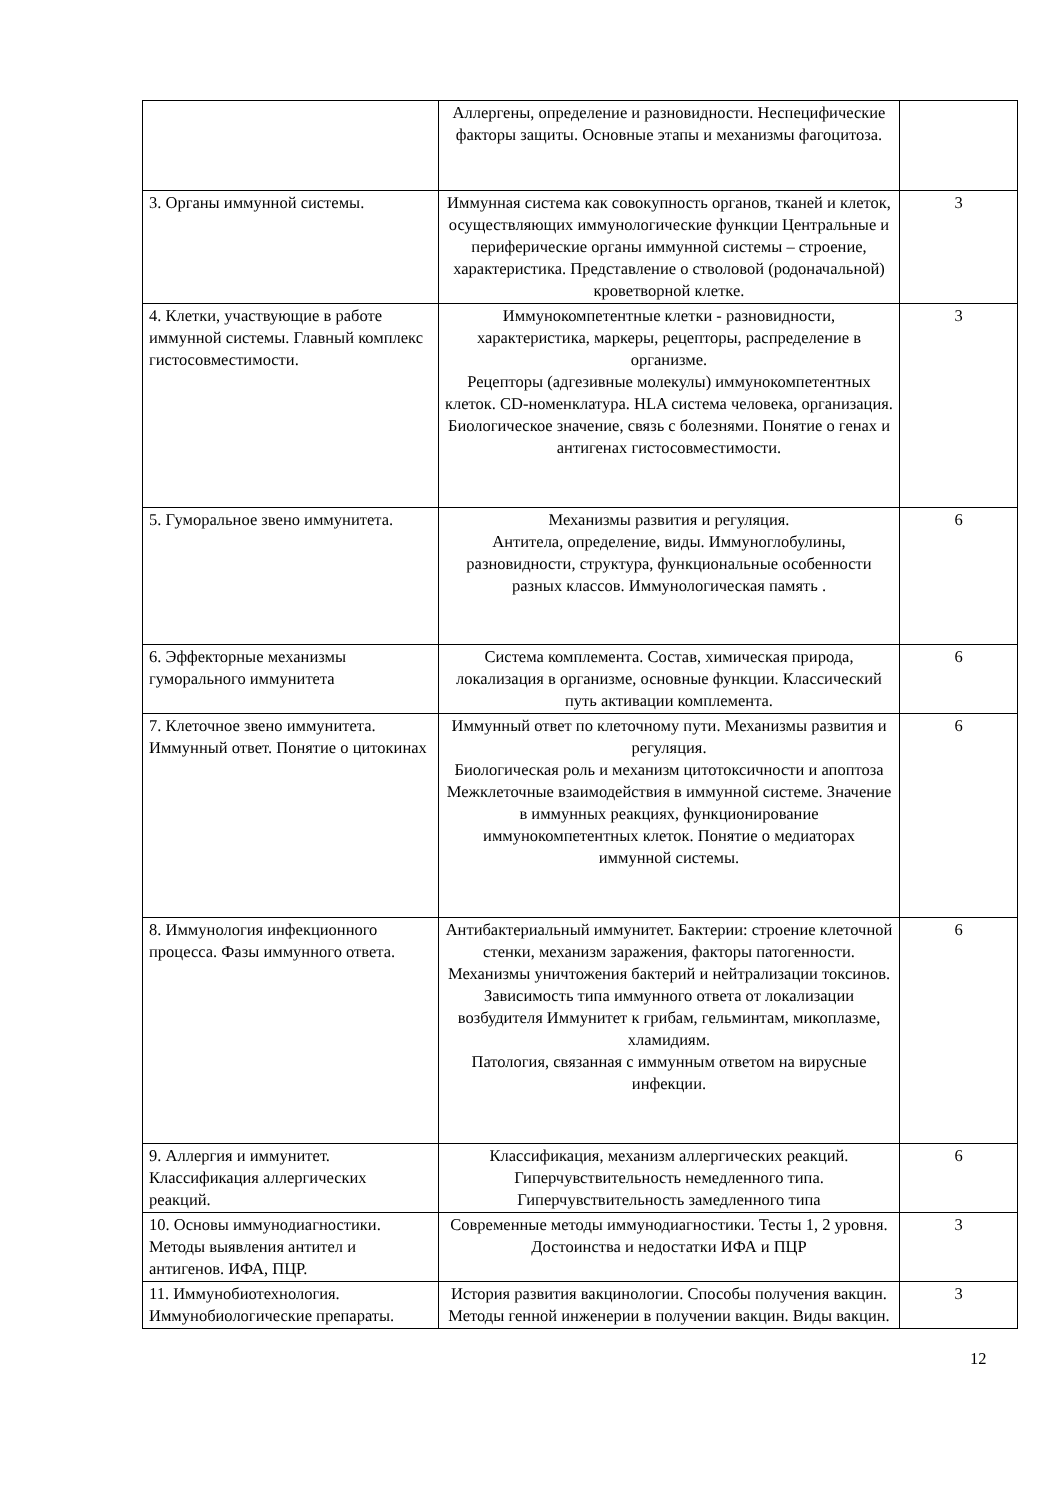| | Аллергены, определение и разновидности. Неспецифические факторы защиты. Основные этапы и механизмы фагоцитоза. | |
| 3. Органы иммунной системы. | Иммунная система как совокупность органов, тканей и клеток, осуществляющих иммунологические функции Центральные и периферические органы иммунной системы – строение, характеристика. Представление о стволовой (родоначальной) кроветворной клетке. | 3 |
| 4. Клетки, участвующие в работе иммунной системы. Главный комплекс гистосовместимости. | Иммунокомпетентные клетки - разновидности, характеристика, маркеры, рецепторы, распределение в организме. Рецепторы (адгезивные молекулы) иммунокомпетентных клеток. CD-номенклатура. HLA система человека, организация. Биологическое значение, связь с болезнями. Понятие о генах и антигенах гистосовместимости. | 3 |
| 5. Гуморальное звено иммунитета. | Механизмы развития и регуляция. Антитела, определение, виды. Иммуноглобулины, разновидности, структура, функциональные особенности разных классов. Иммунологическая память . | 6 |
| 6. Эффекторные механизмы гуморального иммунитета | Система комплемента. Состав, химическая природа, локализация в организме, основные функции. Классический путь активации комплемента. | 6 |
| 7. Клеточное звено иммунитета. Иммунный ответ. Понятие о цитокинах | Иммунный ответ по клеточному пути. Механизмы развития и регуляция. Биологическая роль и механизм цитотоксичности и апоптоза Межклеточные взаимодействия в иммунной системе. Значение в иммунных реакциях, функционирование иммунокомпетентных клеток. Понятие о медиаторах иммунной системы. | 6 |
| 8. Иммунология инфекционного процесса. Фазы иммунного ответа. | Антибактериальный иммунитет. Бактерии: строение клеточной стенки, механизм заражения, факторы патогенности. Механизмы уничтожения бактерий и нейтрализации токсинов. Зависимость типа иммунного ответа от локализации возбудителя Иммунитет к грибам, гельминтам, микоплазме, хламидиям. Патология, связанная с иммунным ответом на вирусные инфекции. | 6 |
| 9. Аллергия и иммунитет. Классификация аллергических реакций. | Классификация, механизм аллергических реакций. Гиперчувствительность немедленного типа. Гиперчувствительность замедленного типа | 6 |
| 10. Основы иммунодиагностики. Методы выявления антител и антигенов. ИФА, ПЦР. | Современные методы иммунодиагностики. Тесты 1, 2 уровня. Достоинства и недостатки ИФА и ПЦР | 3 |
| 11. Иммунобиотехнология. Иммунобиологические препараты. | История развития вакцинологии. Способы получения вакцин. Методы генной инженерии в получении вакцин. Виды вакцин. | 3 |
12